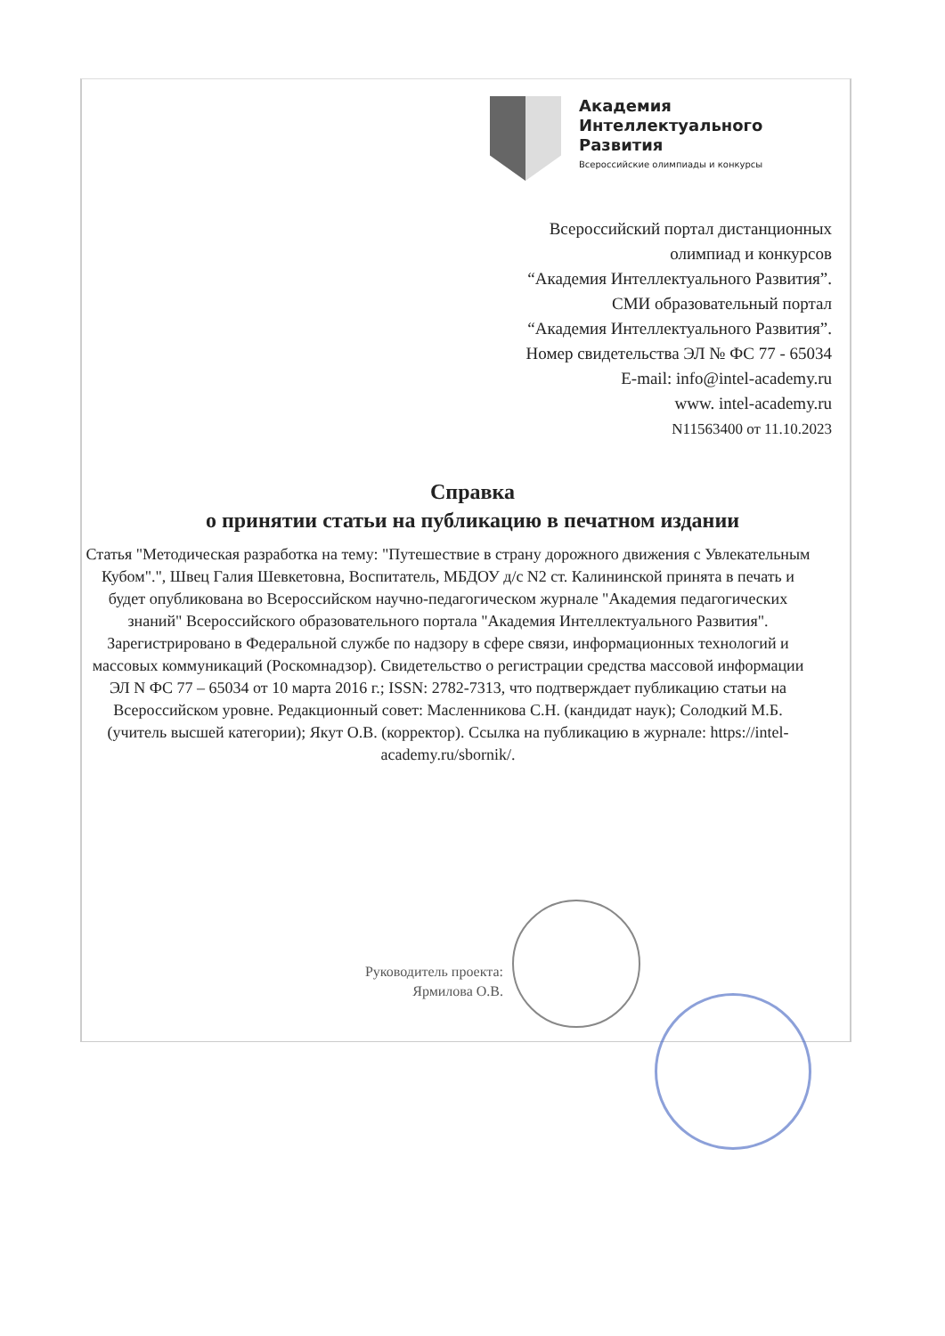Академия
Интеллектуального
Развития
Всероссийские олимпиады и конкурсы
Всероссийский портал дистанционных
олимпиад и конкурсов
“Академия Интеллектуального Развития”.
СМИ образовательный портал
“Академия Интеллектуального Развития”.
Номер свидетельства ЭЛ № ФС 77 - 65034
E-mail: info@intel-academy.ru
www. intel-academy.ru
N11563400 от 11.10.2023
Справка
о принятии статьи на публикацию в печатном издании
Статья "Методическая разработка на тему: "Путешествие в страну дорожного движения с Увлекательным Кубом".", Швец Галия Шевкетовна, Воспитатель, МБДОУ д/с N2 ст. Калининской принята в печать и будет опубликована во Всероссийском научно-педагогическом журнале "Академия педагогических знаний" Всероссийского образовательного портала "Академия Интеллектуального Развития". Зарегистрировано в Федеральной службе по надзору в сфере связи, информационных технологий и массовых коммуникаций (Роскомнадзор). Свидетельство о регистрации средства массовой информации ЭЛ N ФС 77 – 65034 от 10 марта 2016 г.; ISSN: 2782-7313, что подтверждает публикацию статьи на Всероссийском уровне. Редакционный совет: Масленникова С.Н. (кандидат наук); Солодкий М.Б. (учитель высшей категории); Якут О.В. (корректор). Ссылка на публикацию в журнале: https://intel-academy.ru/sbornik/.
Руководитель проекта:
Ярмилова О.В.